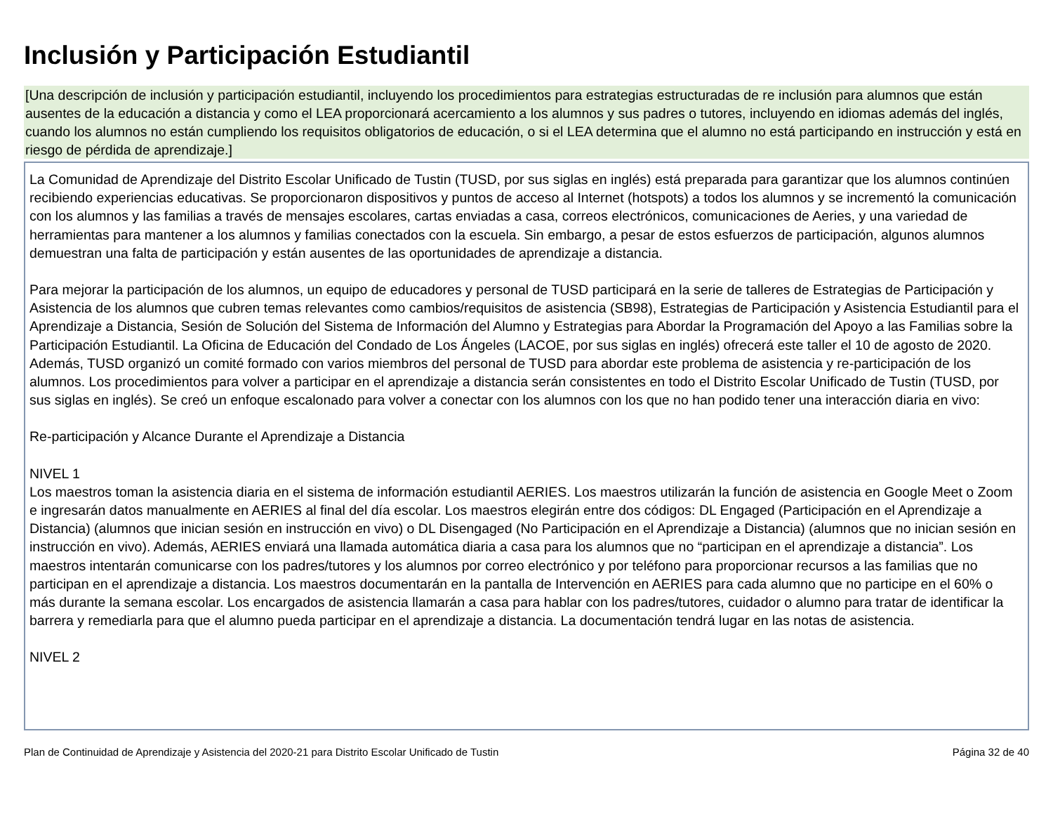Inclusión y Participación Estudiantil
[Una descripción de inclusión y participación estudiantil, incluyendo los procedimientos para estrategias estructuradas de re inclusión para alumnos que están ausentes de la educación a distancia y como el LEA proporcionará acercamiento a los alumnos y sus padres o tutores, incluyendo en idiomas además del inglés, cuando los alumnos no están cumpliendo los requisitos obligatorios de educación, o si el LEA determina que el alumno no está participando en instrucción y está en riesgo de pérdida de aprendizaje.]
La Comunidad de Aprendizaje del Distrito Escolar Unificado de Tustin (TUSD, por sus siglas en inglés) está preparada para garantizar que los alumnos continúen recibiendo experiencias educativas. Se proporcionaron dispositivos y puntos de acceso al Internet (hotspots) a todos los alumnos y se incrementó la comunicación con los alumnos y las familias a través de mensajes escolares, cartas enviadas a casa, correos electrónicos, comunicaciones de Aeries, y una variedad de herramientas para mantener a los alumnos y familias conectados con la escuela. Sin embargo, a pesar de estos esfuerzos de participación, algunos alumnos demuestran una falta de participación y están ausentes de las oportunidades de aprendizaje a distancia.
Para mejorar la participación de los alumnos, un equipo de educadores y personal de TUSD participará en la serie de talleres de Estrategias de Participación y Asistencia de los alumnos que cubren temas relevantes como cambios/requisitos de asistencia (SB98), Estrategias de Participación y Asistencia Estudiantil para el Aprendizaje a Distancia, Sesión de Solución del Sistema de Información del Alumno y Estrategias para Abordar la Programación del Apoyo a las Familias sobre la Participación Estudiantil. La Oficina de Educación del Condado de Los Ángeles (LACOE, por sus siglas en inglés) ofrecerá este taller el 10 de agosto de 2020. Además, TUSD organizó un comité formado con varios miembros del personal de TUSD para abordar este problema de asistencia y re-participación de los alumnos. Los procedimientos para volver a participar en el aprendizaje a distancia serán consistentes en todo el Distrito Escolar Unificado de Tustin (TUSD, por sus siglas en inglés). Se creó un enfoque escalonado para volver a conectar con los alumnos con los que no han podido tener una interacción diaria en vivo:
Re-participación y Alcance Durante el Aprendizaje a Distancia
NIVEL 1
Los maestros toman la asistencia diaria en el sistema de información estudiantil AERIES. Los maestros utilizarán la función de asistencia en Google Meet o Zoom e ingresarán datos manualmente en AERIES al final del día escolar. Los maestros elegirán entre dos códigos: DL Engaged (Participación en el Aprendizaje a Distancia) (alumnos que inician sesión en instrucción en vivo) o DL Disengaged (No Participación en el Aprendizaje a Distancia) (alumnos que no inician sesión en instrucción en vivo). Además, AERIES enviará una llamada automática diaria a casa para los alumnos que no “participan en el aprendizaje a distancia”. Los maestros intentarán comunicarse con los padres/tutores y los alumnos por correo electrónico y por teléfono para proporcionar recursos a las familias que no participan en el aprendizaje a distancia. Los maestros documentarán en la pantalla de Intervención en AERIES para cada alumno que no participe en el 60% o más durante la semana escolar. Los encargados de asistencia llamarán a casa para hablar con los padres/tutores, cuidador o alumno para tratar de identificar la barrera y remediarla para que el alumno pueda participar en el aprendizaje a distancia. La documentación tendrá lugar en las notas de asistencia.
NIVEL 2
Plan de Continuidad de Aprendizaje y Asistencia del 2020-21 para Distrito Escolar Unificado de Tustin Página 32 de 40